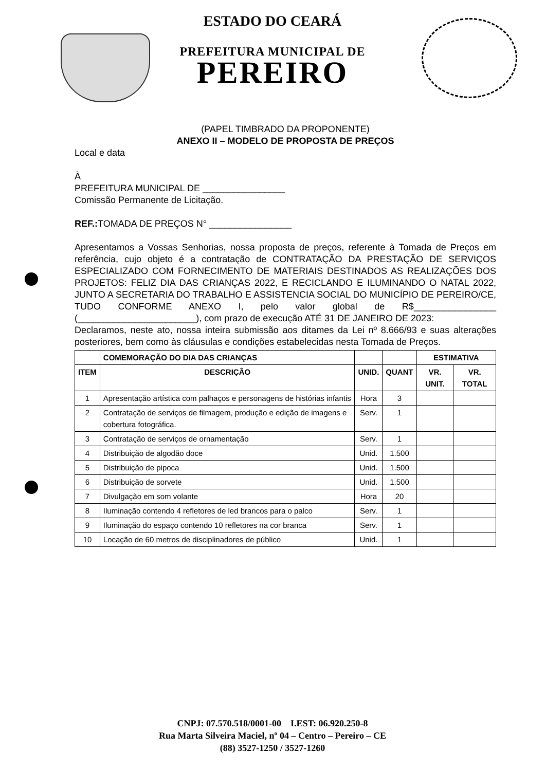ESTADO DO CEARÁ
PREFEITURA MUNICIPAL DE
PEREIRO
(PAPEL TIMBRADO DA PROPONENTE)
ANEXO II – MODELO DE PROPOSTA DE PREÇOS
Local e data
À
PREFEITURA MUNICIPAL DE ________________
Comissão Permanente de Licitação.
REF.: TOMADA DE PREÇOS N° ________________
Apresentamos a Vossas Senhorias, nossa proposta de preços, referente à Tomada de Preços em referência, cujo objeto é a contratação de CONTRATAÇÃO DA PRESTAÇÃO DE SERVIÇOS ESPECIALIZADO COM FORNECIMENTO DE MATERIAIS DESTINADOS AS REALIZAÇÕES DOS PROJETOS: FELIZ DIA DAS CRIANÇAS 2022, E RECICLANDO E ILUMINANDO O NATAL 2022, JUNTO A SECRETARIA DO TRABALHO E ASSISTENCIA SOCIAL DO MUNICÍPIO DE PEREIRO/CE, TUDO CONFORME ANEXO I, pelo valor global de R$________________ (_______________________), com prazo de execução ATÉ 31 DE JANEIRO DE 2023:
Declaramos, neste ato, nossa inteira submissão aos ditames da Lei nº 8.666/93 e suas alterações posteriores, bem como às cláusulas e condições estabelecidas nesta Tomada de Preços.
| | COMEMORAÇÃO DO DIA DAS CRIANÇAS | | | ESTIMATIVA | |
| --- | --- | --- | --- | --- | --- |
| ITEM | DESCRIÇÃO | UNID. | QUANT | VR. UNIT. | VR. TOTAL |
| 1 | Apresentação artística com palhaços e personagens de histórias infantis | Hora | 3 | | |
| 2 | Contratação de serviços de filmagem, produção e edição de imagens e cobertura fotográfica. | Serv. | 1 | | |
| 3 | Contratação de serviços de ornamentação | Serv. | 1 | | |
| 4 | Distribuição de algodão doce | Unid. | 1.500 | | |
| 5 | Distribuição de pipoca | Unid. | 1.500 | | |
| 6 | Distribuição de sorvete | Unid. | 1.500 | | |
| 7 | Divulgação em som volante | Hora | 20 | | |
| 8 | Iluminação contendo 4 refletores de led brancos para o palco | Serv. | 1 | | |
| 9 | Iluminação do espaço contendo 10 refletores na cor branca | Serv. | 1 | | |
| 10 | Locação de 60 metros de disciplinadores de público | Unid. | 1 | | |
CNPJ: 07.570.518/0001-00 I.EST: 06.920.250-8
Rua Marta Silveira Maciel, nº 04 – Centro – Pereiro – CE
(88) 3527-1250 / 3527-1260